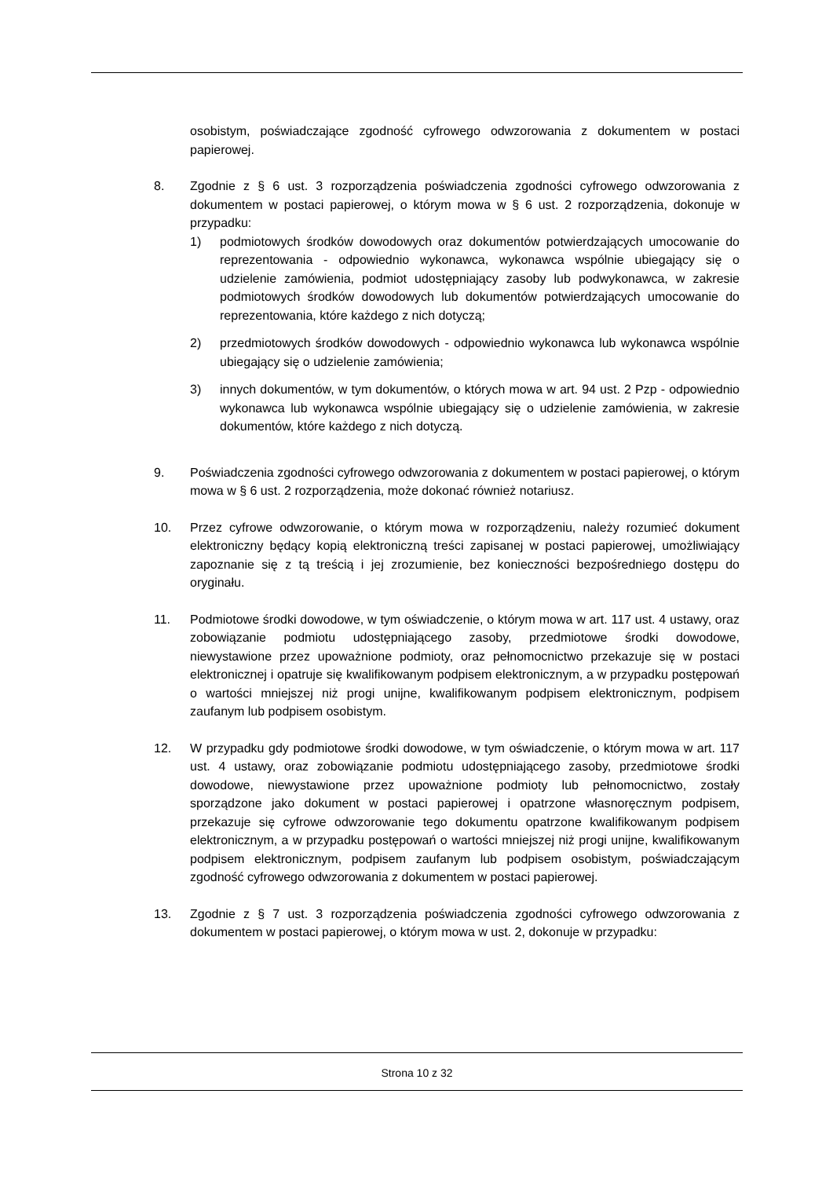osobistym, poświadczające zgodność cyfrowego odwzorowania z dokumentem w postaci papierowej.
8. Zgodnie z § 6 ust. 3 rozporządzenia poświadczenia zgodności cyfrowego odwzorowania z dokumentem w postaci papierowej, o którym mowa w § 6 ust. 2 rozporządzenia, dokonuje w przypadku:
1) podmiotowych środków dowodowych oraz dokumentów potwierdzających umocowanie do reprezentowania - odpowiednio wykonawca, wykonawca wspólnie ubiegający się o udzielenie zamówienia, podmiot udostępniający zasoby lub podwykonawca, w zakresie podmiotowych środków dowodowych lub dokumentów potwierdzających umocowanie do reprezentowania, które każdego z nich dotyczą;
2) przedmiotowych środków dowodowych - odpowiednio wykonawca lub wykonawca wspólnie ubiegający się o udzielenie zamówienia;
3) innych dokumentów, w tym dokumentów, o których mowa w art. 94 ust. 2 Pzp - odpowiednio wykonawca lub wykonawca wspólnie ubiegający się o udzielenie zamówienia, w zakresie dokumentów, które każdego z nich dotyczą.
9. Poświadczenia zgodności cyfrowego odwzorowania z dokumentem w postaci papierowej, o którym mowa w § 6 ust. 2 rozporządzenia, może dokonać również notariusz.
10. Przez cyfrowe odwzorowanie, o którym mowa w rozporządzeniu, należy rozumieć dokument elektroniczny będący kopią elektroniczną treści zapisanej w postaci papierowej, umożliwiający zapoznanie się z tą treścią i jej zrozumienie, bez konieczności bezpośredniego dostępu do oryginału.
11. Podmiotowe środki dowodowe, w tym oświadczenie, o którym mowa w art. 117 ust. 4 ustawy, oraz zobowiązanie podmiotu udostępniającego zasoby, przedmiotowe środki dowodowe, niewystawione przez upoważnione podmioty, oraz pełnomocnictwo przekazuje się w postaci elektronicznej i opatruje się kwalifikowanym podpisem elektronicznym, a w przypadku postępowań o wartości mniejszej niż progi unijne, kwalifikowanym podpisem elektronicznym, podpisem zaufanym lub podpisem osobistym.
12. W przypadku gdy podmiotowe środki dowodowe, w tym oświadczenie, o którym mowa w art. 117 ust. 4 ustawy, oraz zobowiązanie podmiotu udostępniającego zasoby, przedmiotowe środki dowodowe, niewystawione przez upoważnione podmioty lub pełnomocnictwo, zostały sporządzone jako dokument w postaci papierowej i opatrzone własnoręcznym podpisem, przekazuje się cyfrowe odwzorowanie tego dokumentu opatrzone kwalifikowanym podpisem elektronicznym, a w przypadku postępowań o wartości mniejszej niż progi unijne, kwalifikowanym podpisem elektronicznym, podpisem zaufanym lub podpisem osobistym, poświadczającym zgodność cyfrowego odwzorowania z dokumentem w postaci papierowej.
13. Zgodnie z § 7 ust. 3 rozporządzenia poświadczenia zgodności cyfrowego odwzorowania z dokumentem w postaci papierowej, o którym mowa w ust. 2, dokonuje w przypadku:
Strona 10 z 32